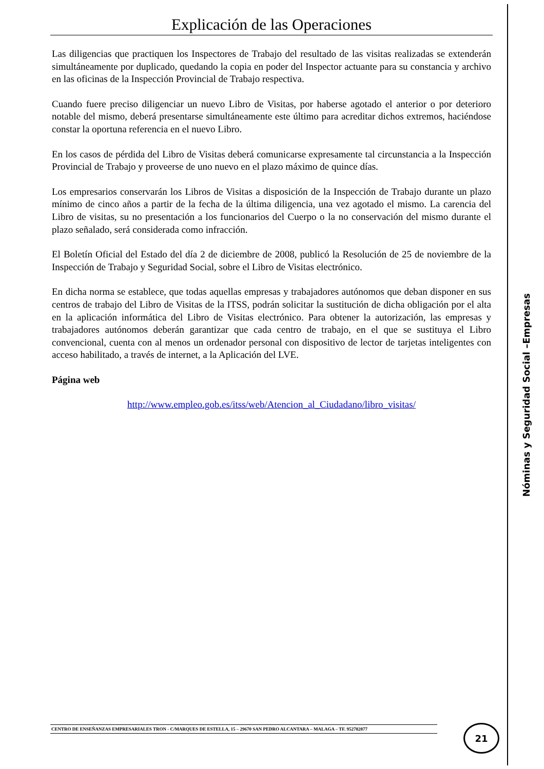Explicación de las Operaciones
Las diligencias que practiquen los Inspectores de Trabajo del resultado de las visitas realizadas se extenderán simultáneamente por duplicado, quedando la copia en poder del Inspector actuante para su constancia y archivo en las oficinas de la Inspección Provincial de Trabajo respectiva.
Cuando fuere preciso diligenciar un nuevo Libro de Visitas, por haberse agotado el anterior o por deterioro notable del mismo, deberá presentarse simultáneamente este último para acreditar dichos extremos, haciéndose constar la oportuna referencia en el nuevo Libro.
En los casos de pérdida del Libro de Visitas deberá comunicarse expresamente tal circunstancia a la Inspección Provincial de Trabajo y proveerse de uno nuevo en el plazo máximo de quince días.
Los empresarios conservarán los Libros de Visitas a disposición de la Inspección de Trabajo durante un plazo mínimo de cinco años a partir de la fecha de la última diligencia, una vez agotado el mismo. La carencia del Libro de visitas, su no presentación a los funcionarios del Cuerpo o la no conservación del mismo durante el plazo señalado, será considerada como infracción.
El Boletín Oficial del Estado del día 2 de diciembre de 2008, publicó la Resolución de 25 de noviembre de la Inspección de Trabajo y Seguridad Social, sobre el Libro de Visitas electrónico.
En dicha norma se establece, que todas aquellas empresas y trabajadores autónomos que deban disponer en sus centros de trabajo del Libro de Visitas de la ITSS, podrán solicitar la sustitución de dicha obligación por el alta en la aplicación informática del Libro de Visitas electrónico. Para obtener la autorización, las empresas y trabajadores autónomos deberán garantizar que cada centro de trabajo, en el que se sustituya el Libro convencional, cuenta con al menos un ordenador personal con dispositivo de lector de tarjetas inteligentes con acceso habilitado, a través de internet, a la Aplicación del LVE.
Página web
http://www.empleo.gob.es/itss/web/Atencion_al_Ciudadano/libro_visitas/
Nóminas y Seguridad Social –Empresas
CENTRO DE ENSEÑANZAS EMPRESARIALES TRON - C/MARQUES DE ESTELLA, 15 – 29670 SAN PEDRO ALCANTARA – MALAGA – TF. 952782877 21